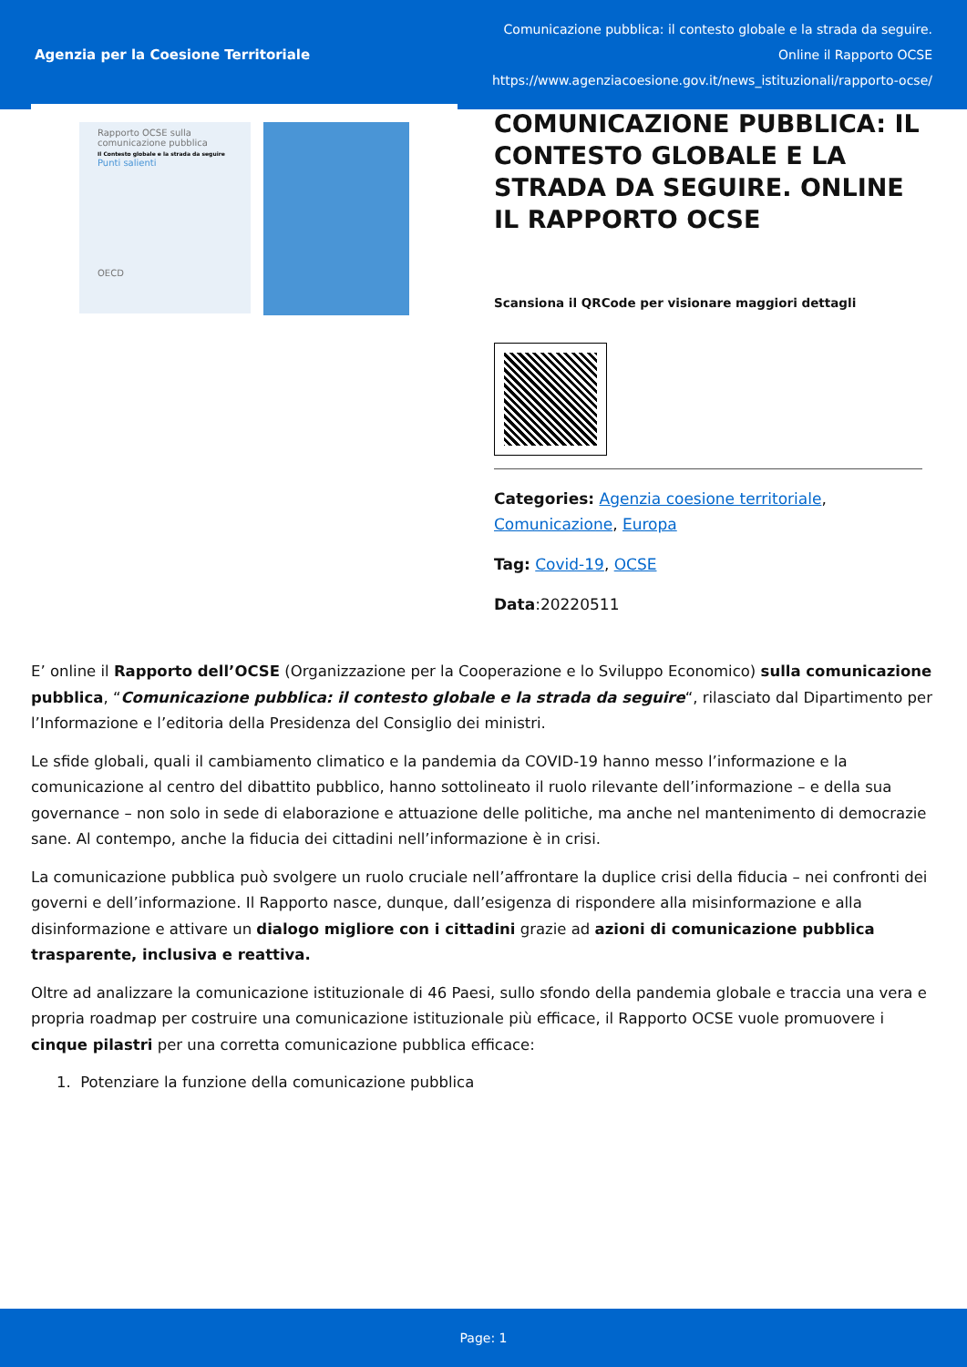Agenzia per la Coesione Territoriale
Comunicazione pubblica: il contesto globale e la strada da seguire.
Online il Rapporto OCSE
https://www.agenziacoesione.gov.it/news_istituzionali/rapporto-ocse/
Rapporto OCSE sulla comunicazione pubblica
Il Contesto globale e la strada da seguire
Punti salienti
OECD
COMUNICAZIONE PUBBLICA: IL CONTESTO GLOBALE E LA STRADA DA SEGUIRE. ONLINE IL RAPPORTO OCSE
Scansiona il QRCode per visionare maggiori dettagli
Categories: Agenzia coesione territoriale, Comunicazione, Europa
Tag: Covid-19, OCSE
Data:20220511
E’ online il Rapporto dell’OCSE (Organizzazione per la Cooperazione e lo Sviluppo Economico) sulla comunicazione pubblica, “Comunicazione pubblica: il contesto globale e la strada da seguire“, rilasciato dal Dipartimento per l’Informazione e l’editoria della Presidenza del Consiglio dei ministri.
Le sfide globali, quali il cambiamento climatico e la pandemia da COVID-19 hanno messo l’informazione e la comunicazione al centro del dibattito pubblico, hanno sottolineato il ruolo rilevante dell’informazione – e della sua governance – non solo in sede di elaborazione e attuazione delle politiche, ma anche nel mantenimento di democrazie sane. Al contempo, anche la fiducia dei cittadini nell’informazione è in crisi.
La comunicazione pubblica può svolgere un ruolo cruciale nell’affrontare la duplice crisi della fiducia – nei confronti dei governi e dell’informazione. Il Rapporto nasce, dunque, dall’esigenza di rispondere alla misinformazione e alla disinformazione e attivare un dialogo migliore con i cittadini grazie ad azioni di comunicazione pubblica trasparente, inclusiva e reattiva.
Oltre ad analizzare la comunicazione istituzionale di 46 Paesi, sullo sfondo della pandemia globale e traccia una vera e propria roadmap per costruire una comunicazione istituzionale più efficace, il Rapporto OCSE vuole promuovere i cinque pilastri per una corretta comunicazione pubblica efficace:
1. Potenziare la funzione della comunicazione pubblica
Page: 1